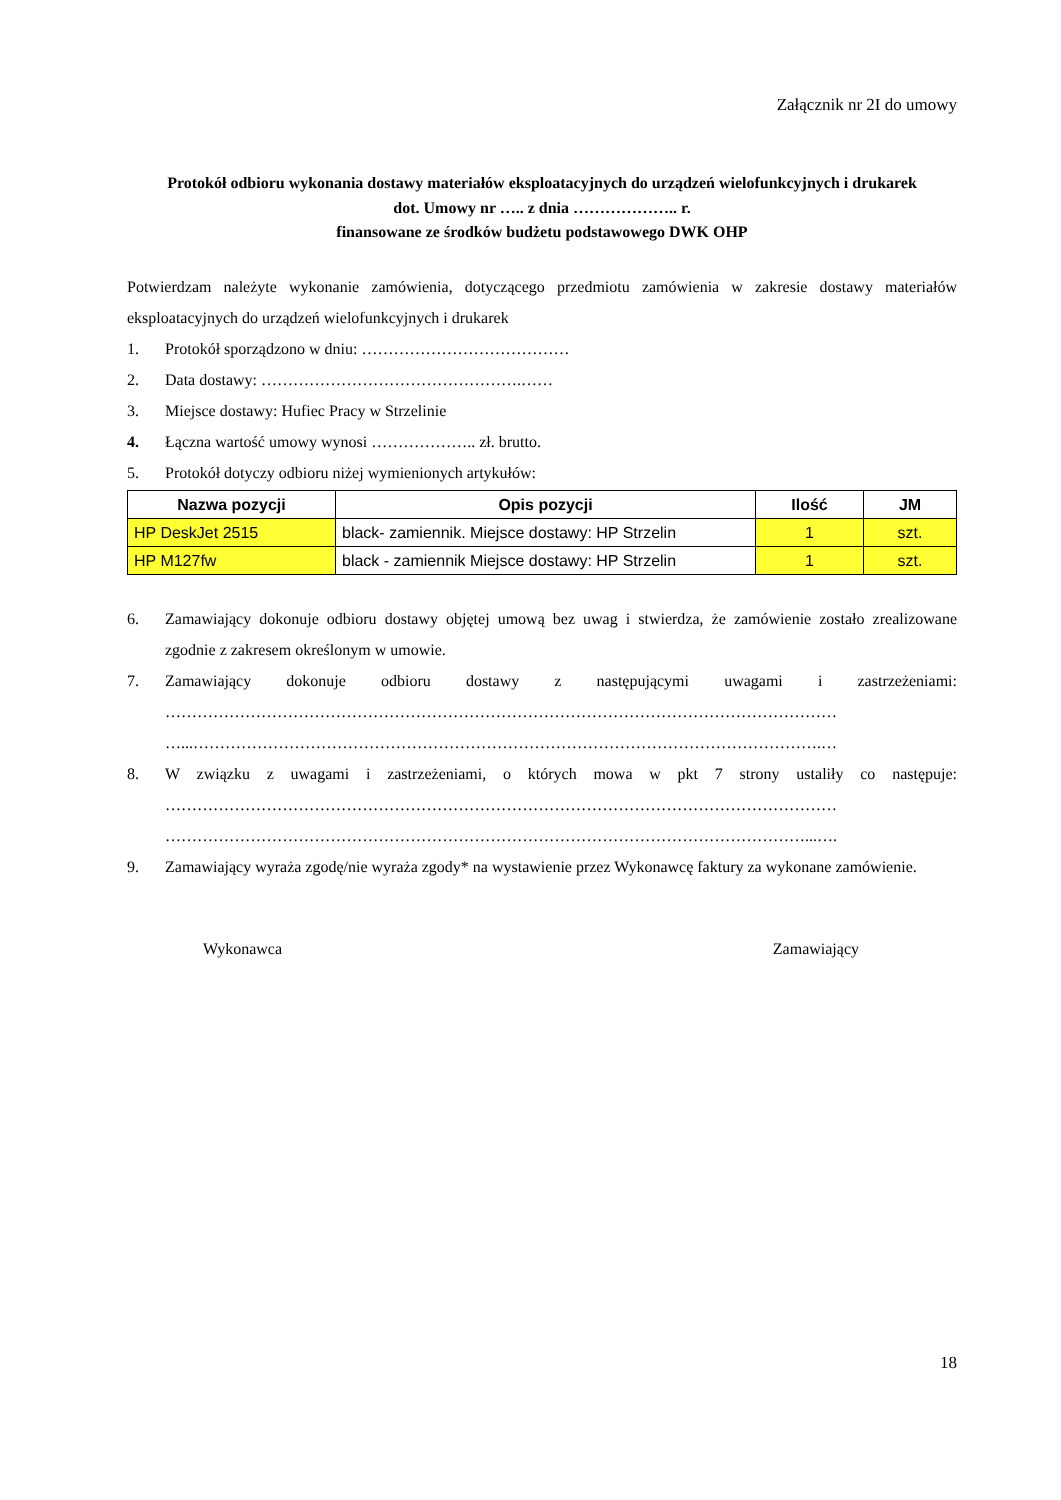Załącznik nr 2I do umowy
Protokół odbioru wykonania dostawy materiałów eksploatacyjnych do urządzeń wielofunkcyjnych i drukarek
dot. Umowy nr ….. z dnia ……………….. r.
finansowane ze środków budżetu podstawowego DWK OHP
Potwierdzam należyte wykonanie zamówienia, dotyczącego przedmiotu zamówienia w zakresie dostawy materiałów eksploatacyjnych do urządzeń wielofunkcyjnych i drukarek
1. Protokół sporządzono w dniu: …………………………………
2. Data dostawy: ………………………………………….……
3. Miejsce dostawy: Hufiec Pracy w Strzelinie
4. Łączna wartość umowy wynosi ……………….. zł. brutto.
5. Protokół dotyczy odbioru niżej wymienionych artykułów:
| Nazwa pozycji | Opis pozycji | Ilość | JM |
| --- | --- | --- | --- |
| HP DeskJet 2515 | black- zamiennik. Miejsce dostawy: HP Strzelin | 1 | szt. |
| HP M127fw | black - zamiennik Miejsce dostawy: HP Strzelin | 1 | szt. |
6. Zamawiający dokonuje odbioru dostawy objętej umową bez uwag i stwierdza, że zamówienie zostało zrealizowane zgodnie z zakresem określonym w umowie.
7. Zamawiający dokonuje odbioru dostawy z następującymi uwagami i zastrzeżeniami: ……………………………………………………………………………………………………………… …...……………………………………………………………………………………………………….…
8. W związku z uwagami i zastrzeżeniami, o których mowa w pkt 7 strony ustaliły co następuje: ……………………………………………………………………………………………………………… …………………………………………………………………………………………………………...….
9. Zamawiający wyraża zgodę/nie wyraża zgody* na wystawienie przez Wykonawcę faktury za wykonane zamówienie.
Wykonawca Zamawiający
18